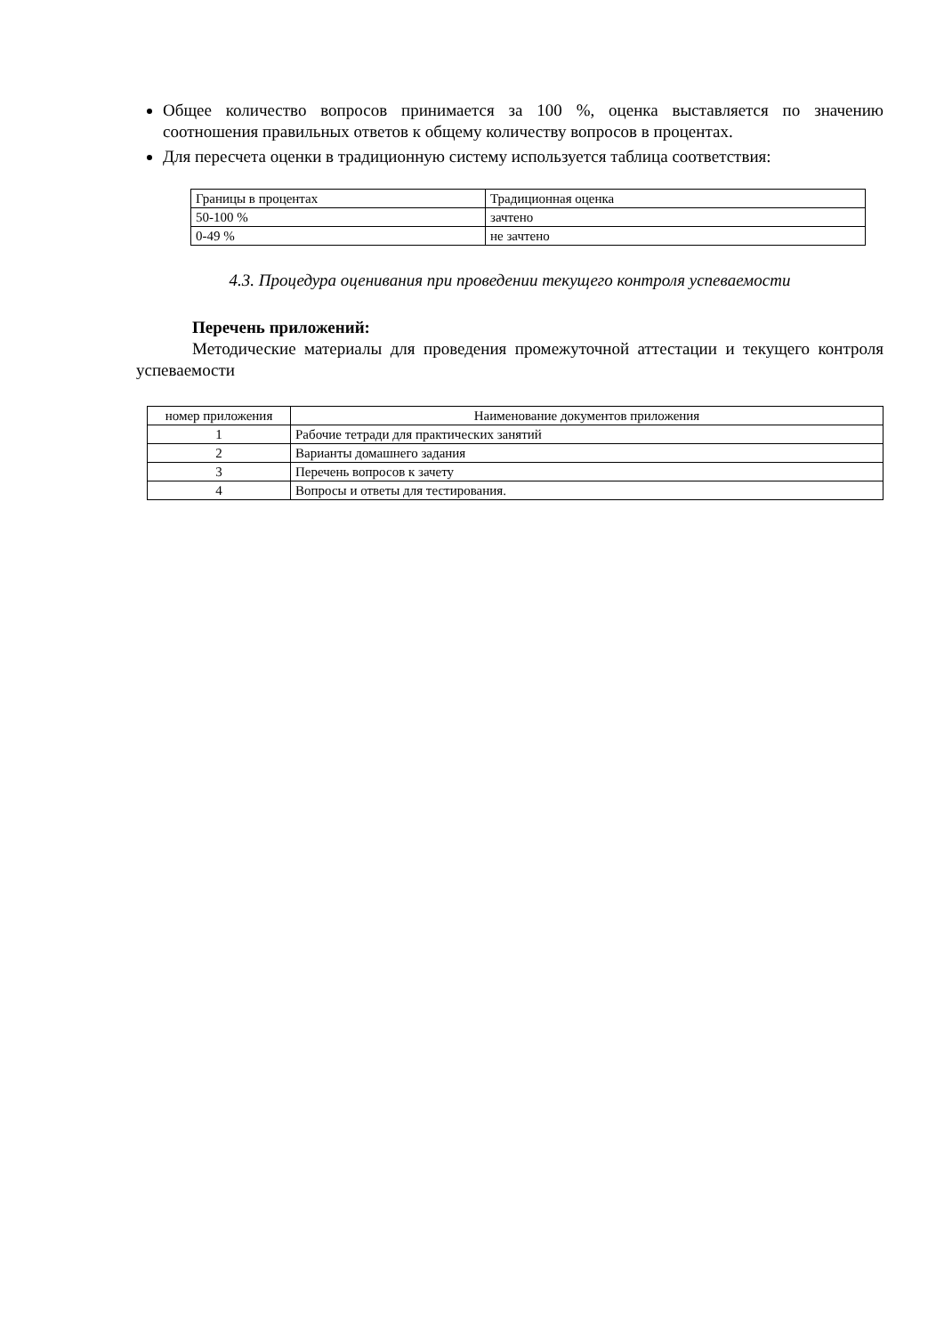Общее количество вопросов принимается за 100 %, оценка выставляется по значению соотношения правильных ответов к общему количеству вопросов в процентах.
Для пересчета оценки в традиционную систему используется таблица соответствия:
| Границы в процентах | Традиционная оценка |
| 50-100 % | зачтено |
| 0-49 % | не зачтено |
4.3. Процедура оценивания при проведении текущего контроля успеваемости
Перечень приложений:
Методические материалы для проведения промежуточной аттестации и текущего контроля успеваемости
| номер приложения | Наименование документов приложения |
| 1 | Рабочие тетради для практических занятий |
| 2 | Варианты домашнего задания |
| 3 | Перечень вопросов к зачету |
| 4 | Вопросы и ответы для тестирования. |